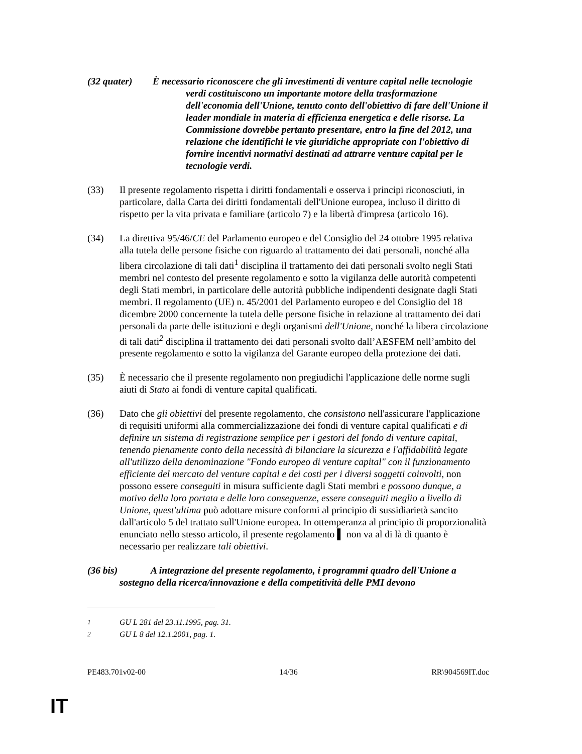(32 quater) È necessario riconoscere che gli investimenti di venture capital nelle tecnologie verdi costituiscono un importante motore della trasformazione dell'economia dell'Unione, tenuto conto dell'obiettivo di fare dell'Unione il leader mondiale in materia di efficienza energetica e delle risorse. La Commissione dovrebbe pertanto presentare, entro la fine del 2012, una relazione che identifichi le vie giuridiche appropriate con l'obiettivo di fornire incentivi normativi destinati ad attrarre venture capital per le tecnologie verdi.
(33) Il presente regolamento rispetta i diritti fondamentali e osserva i principi riconosciuti, in particolare, dalla Carta dei diritti fondamentali dell'Unione europea, incluso il diritto di rispetto per la vita privata e familiare (articolo 7) e la libertà d'impresa (articolo 16).
(34) La direttiva 95/46/CE del Parlamento europeo e del Consiglio del 24 ottobre 1995 relativa alla tutela delle persone fisiche con riguardo al trattamento dei dati personali, nonché alla libera circolazione di tali dati<sup>1</sup> disciplina il trattamento dei dati personali svolto negli Stati membri nel contesto del presente regolamento e sotto la vigilanza delle autorità competenti degli Stati membri, in particolare delle autorità pubbliche indipendenti designate dagli Stati membri. Il regolamento (UE) n. 45/2001 del Parlamento europeo e del Consiglio del 18 dicembre 2000 concernente la tutela delle persone fisiche in relazione al trattamento dei dati personali da parte delle istituzioni e degli organismi dell'Unione, nonché la libera circolazione di tali dati<sup>2</sup> disciplina il trattamento dei dati personali svolto dall’AESFEM nell’ambito del presente regolamento e sotto la vigilanza del Garante europeo della protezione dei dati.
(35) È necessario che il presente regolamento non pregiudichi l'applicazione delle norme sugli aiuti di Stato ai fondi di venture capital qualificati.
(36) Dato che gli obiettivi del presente regolamento, che consistono nell'assicurare l'applicazione di requisiti uniformi alla commercializzazione dei fondi di venture capital qualificati e di definire un sistema di registrazione semplice per i gestori del fondo di venture capital, tenendo pienamente conto della necessità di bilanciare la sicurezza e l'affidabilità legate all'utilizzo della denominazione "Fondo europeo di venture capital" con il funzionamento efficiente del mercato del venture capital e dei costi per i diversi soggetti coinvolti, non possono essere conseguiti in misura sufficiente dagli Stati membri e possono dunque, a motivo della loro portata e delle loro conseguenze, essere conseguiti meglio a livello di Unione, quest'ultima può adottare misure conformi al principio di sussidiarietà sancito dall'articolo 5 del trattato sull'Unione europea. In ottemperanza al principio di proporzionalità enunciato nello stesso articolo, il presente regolamento ▌ non va al di là di quanto è necessario per realizzare tali obiettivi.
(36 bis)
A integrazione del presente regolamento, i programmi quadro dell'Unione a sostegno della ricerca/innovazione e della competitività delle PMI devono
<sup>1</sup> GU L 281 del 23.11.1995, pag. 31.
<sup>2</sup> GU L 8 del 12.1.2001, pag. 1.
PE483.701v02-00 14/36 RR\904569IT.doc
IT